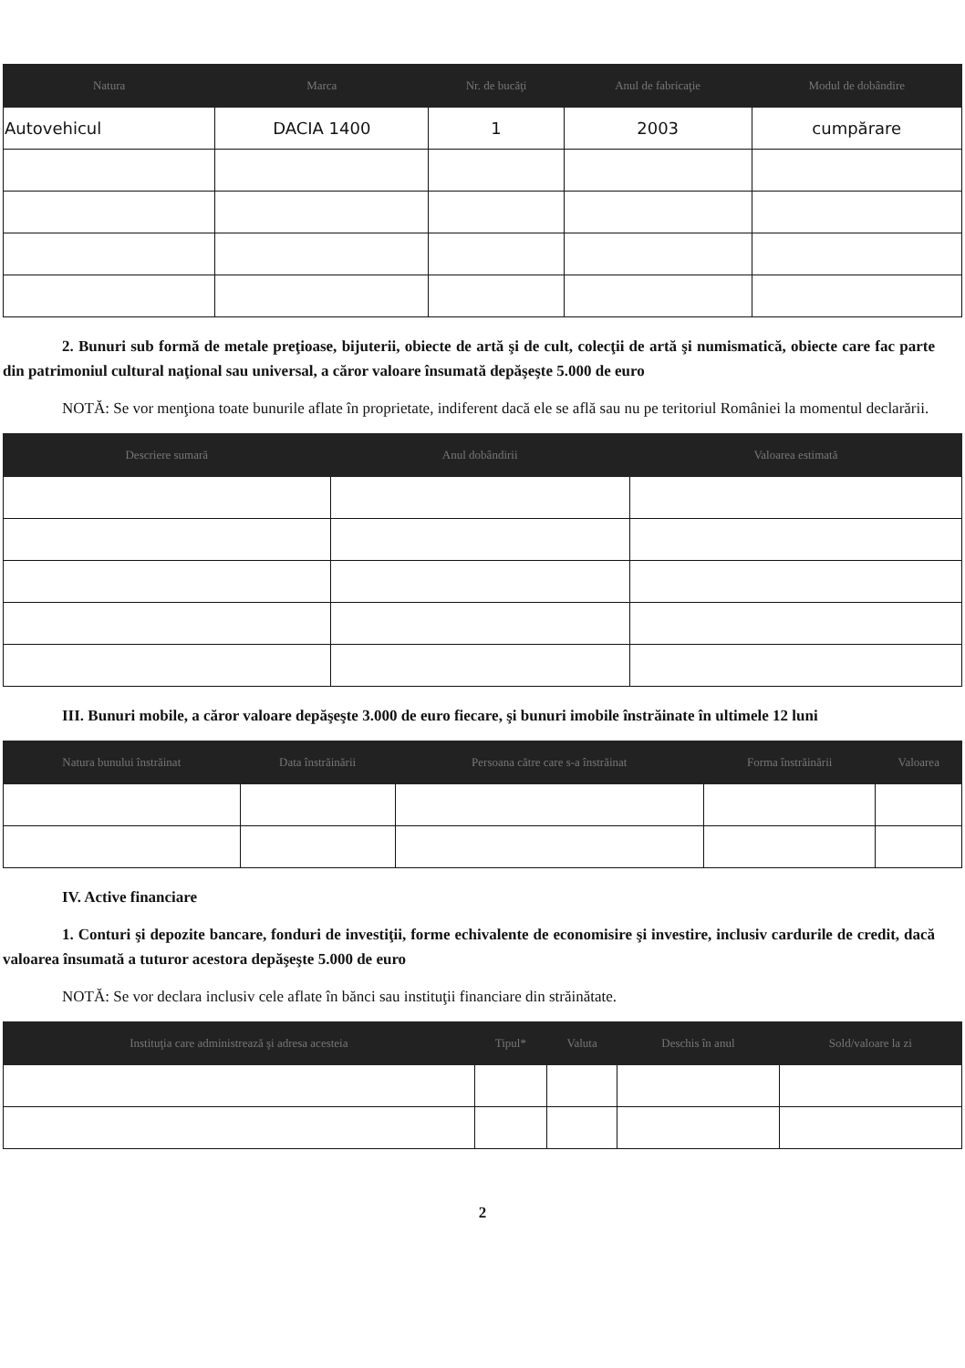| Natura | Marca | Nr. de bucăţi | Anul de fabricaţie | Modul de dobândire |
| --- | --- | --- | --- | --- |
| Autovehicul | DACIA 1400 | 1 | 2003 | cumpărare |
2. Bunuri sub formă de metale preţioase, bijuterii, obiecte de artă şi de cult, colecţii de artă şi numismatică, obiecte care fac parte din patrimoniul cultural naţional sau universal, a căror valoare însumată depăşeşte 5.000 de euro
NOTĂ: Se vor menţiona toate bunurile aflate în proprietate, indiferent dacă ele se află sau nu pe teritoriul României la momentul declarării.
| Descriere sumară | Anul dobândirii | Valoarea estimată |
| --- | --- | --- |
III. Bunuri mobile, a căror valoare depăşeşte 3.000 de euro fiecare, şi bunuri imobile înstrăinate în ultimele 12 luni
| Natura bunului înstrăinat | Data înstrăinării | Persoana către care s-a înstrăinat | Forma înstrăinării | Valoarea |
| --- | --- | --- | --- | --- |
IV. Active financiare
1. Conturi şi depozite bancare, fonduri de investiţii, forme echivalente de economisire şi investire, inclusiv cardurile de credit, dacă valoarea însumată a tuturor acestora depăşeşte 5.000 de euro
NOTĂ: Se vor declara inclusiv cele aflate în bănci sau instituţii financiare din străinătate.
| Instituţia care administrează şi adresa acesteia | Tipul* | Valuta | Deschis în anul | Sold/valoare la zi |
| --- | --- | --- | --- | --- |
2